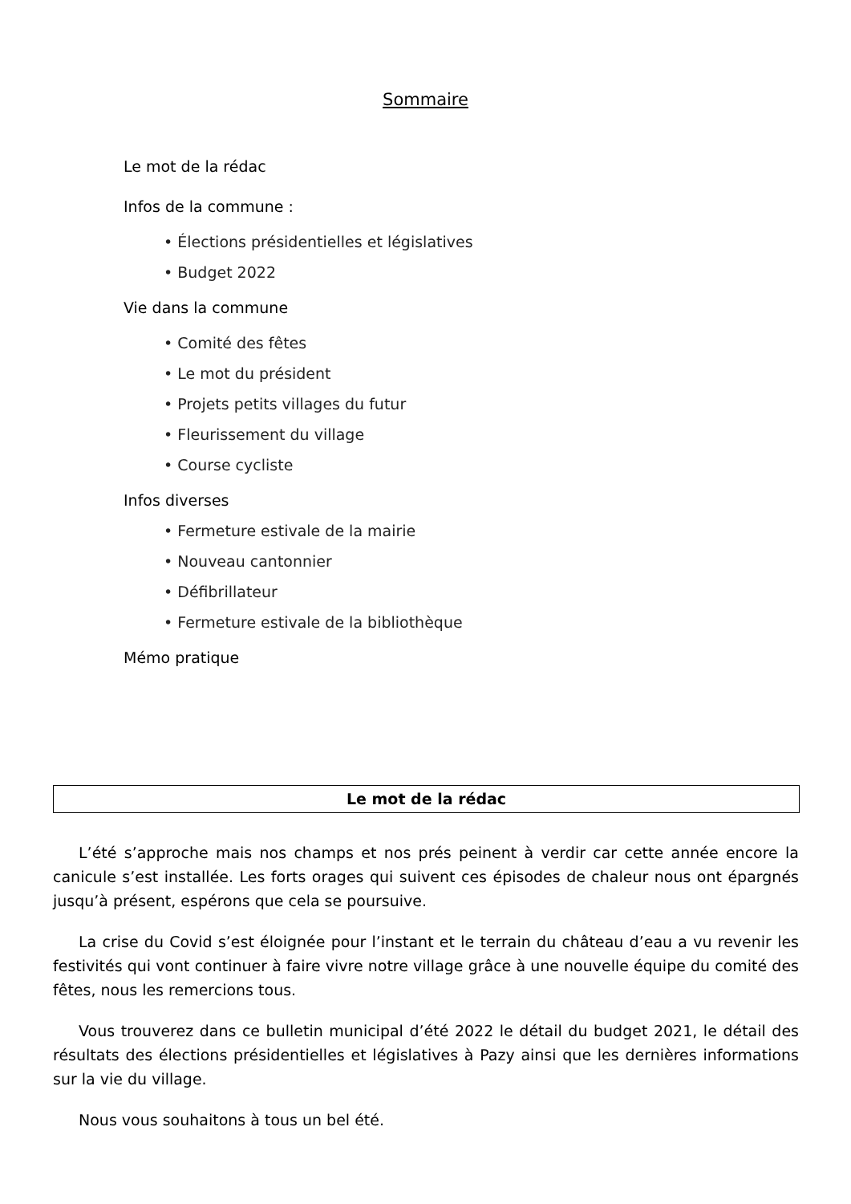Sommaire
Le mot de la rédac
Infos de la commune :
• Élections présidentielles et législatives
• Budget 2022
Vie dans la commune
• Comité des fêtes
• Le mot du président
• Projets petits villages du futur
• Fleurissement du village
• Course cycliste
Infos diverses
• Fermeture estivale de la mairie
• Nouveau cantonnier
• Défibrillateur
• Fermeture estivale de la bibliothèque
Mémo pratique
Le mot de la rédac
L’été s’approche mais nos champs et nos prés peinent à verdir car cette année encore la canicule s’est installée. Les forts orages qui suivent ces épisodes de chaleur nous ont épargnés jusqu’à présent, espérons que cela se poursuive.
La crise du Covid s’est éloignée pour l’instant et le terrain du château d’eau a vu revenir les festivités qui vont continuer à faire vivre notre village grâce à une nouvelle équipe du comité des fêtes, nous les remercions tous.
Vous trouverez dans ce bulletin municipal d’été 2022 le détail du budget 2021, le détail des résultats des élections présidentielles et législatives à Pazy ainsi que les dernières informations sur la vie du village.
Nous vous souhaitons à tous un bel été.